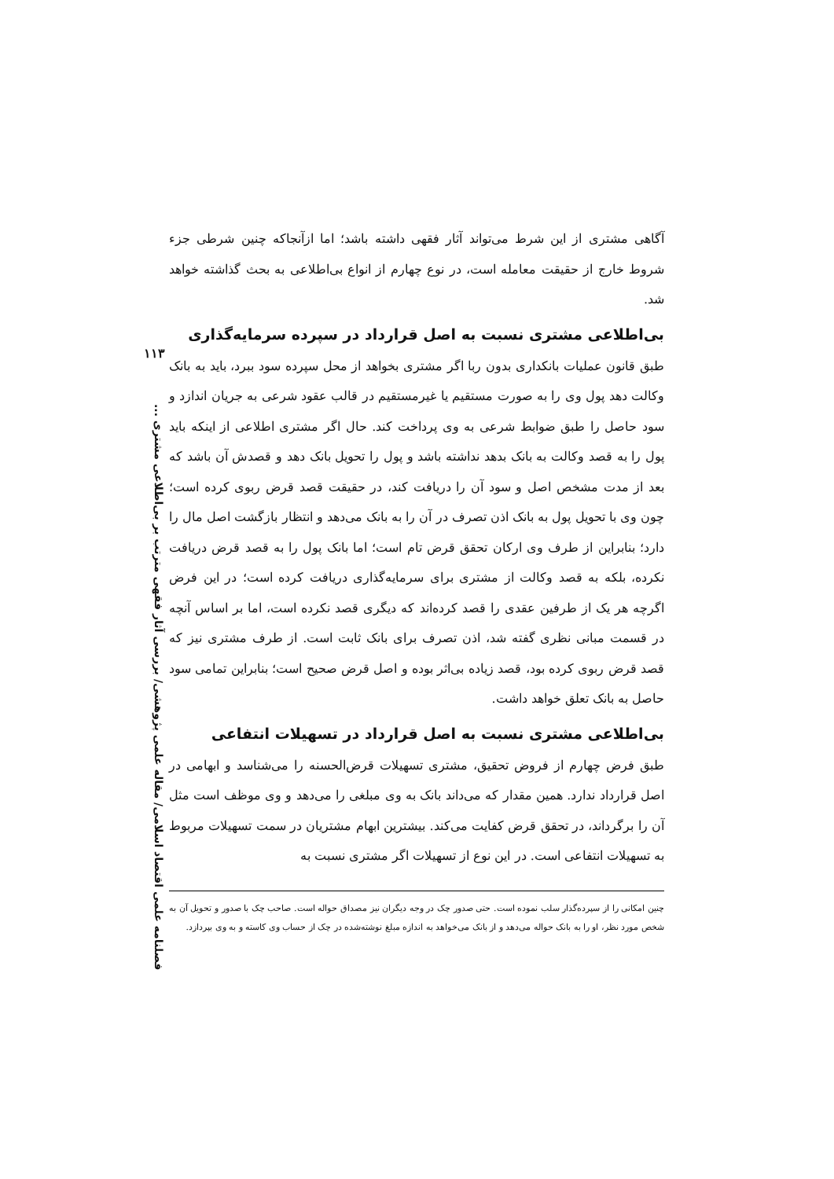۱۱۳
فصلنامه علمی اقتصاد اسلامی/ مقاله علمی پژوهشی/ بررسی آثار فقهی مترتب بر بی‌اطلاعی مشتری ...
آگاهی مشتری از این شرط می‌تواند آثار فقهی داشته باشد؛ اما ازآنجاکه چنین شرطی جزء شروط خارج از حقیقت معامله است، در نوع چهارم از انواع بی‌اطلاعی به بحث گذاشته خواهد شد.
بی‌اطلاعی مشتری نسبت به اصل قرارداد در سپرده سرمایه‌گذاری
طبق قانون عملیات بانکداری بدون ربا اگر مشتری بخواهد از محل سپرده سود ببرد، باید به بانک وکالت دهد پول وی را به صورت مستقیم یا غیرمستقیم در قالب عقود شرعی به جریان اندازد و سود حاصل را طبق ضوابط شرعی به وی پرداخت کند. حال اگر مشتری اطلاعی از اینکه باید پول را به قصد وکالت به بانک بدهد نداشته باشد و پول را تحویل بانک دهد و قصدش آن باشد که بعد از مدت مشخص اصل و سود آن را دریافت کند، در حقیقت قصد قرض ربوی کرده است؛ چون وی با تحویل پول به بانک اذن تصرف در آن را به بانک می‌دهد و انتظار بازگشت اصل مال را دارد؛ بنابراین از طرف وی ارکان تحقق قرض تام است؛ اما بانک پول را به قصد قرض دریافت نکرده، بلکه به قصد وکالت از مشتری برای سرمایه‌گذاری دریافت کرده است؛ در این فرض اگرچه هر یک از طرفین عقدی را قصد کرده‌اند که دیگری قصد نکرده است، اما بر اساس آنچه در قسمت مبانی نظری گفته شد، اذن تصرف برای بانک ثابت است. از طرف مشتری نیز که قصد قرض ربوی کرده بود، قصد زیاده بی‌اثر بوده و اصل قرض صحیح است؛ بنابراین تمامی سود حاصل به بانک تعلق خواهد داشت.
بی‌اطلاعی مشتری نسبت به اصل قرارداد در تسهیلات انتفاعی
طبق فرض چهارم از فروض تحقیق، مشتری تسهیلات قرض‌الحسنه را می‌شناسد و ابهامی در اصل قرارداد ندارد. همین مقدار که می‌داند بانک به وی مبلغی را می‌دهد و وی موظف است مثل آن را برگرداند، در تحقق قرض کفایت می‌کند. بیشترین ابهام مشتریان در سمت تسهیلات مربوط به تسهیلات انتفاعی است. در این نوع از تسهیلات اگر مشتری نسبت به
چنین امکانی را از سپرده‌گذار سلب نموده است. حتی صدور چک در وجه دیگران نیز مصداق حواله است. صاحب چک با صدور و تحویل آن به شخص مورد نظر، او را به بانک حواله می‌دهد و از بانک می‌خواهد به اندازه مبلغ نوشته‌شده در چک از حساب وی کاسته و به وی بپردازد.